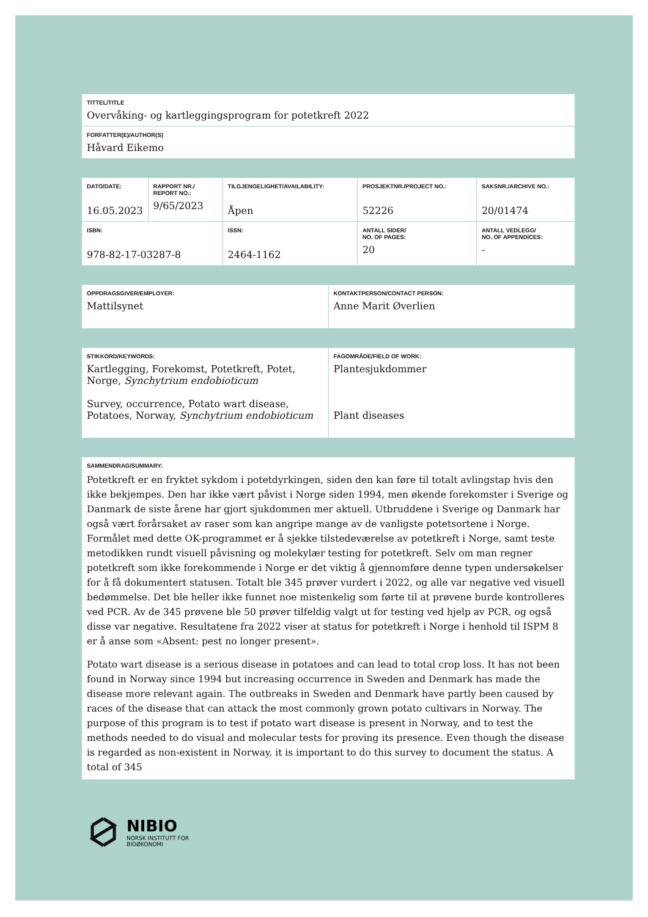| TITTEL/TITLE Overvåking- og kartleggingsprogram for potetkreft 2022 |
| FORFATTER(E)/AUTHOR(S) Håvard Eikemo |
| DATO/DATE: 16.05.2023 | RAPPORT NR./ REPORT NO.: 9/65/2023 | TILGJENGELIGHET/AVAILABILITY: Åpen | PROSJEKTNR./PROJECT NO.: 52226 | SAKSNR./ARCHIVE NO.: 20/01474 |
| ISBN: 978-82-17-03287-8 | | ISSN: 2464-1162 | ANTALL SIDER/ NO. OF PAGES: 20 | ANTALL VEDLEGG/ NO. OF APPENDICES: - |
| OPPDRAGSGIVER/EMPLOYER: Mattilsynet | KONTAKTPERSON/CONTACT PERSON: Anne Marit Øverlien |
| STIKKORD/KEYWORDS: Kartlegging, Forekomst, Potetkreft, Potet, Norge, Synchytrium endobioticum Survey, occurrence, Potato wart disease, Potatoes, Norway, Synchytrium endobioticum | FAGOMRÅDE/FIELD OF WORK: Plantesjukdommer Plant diseases |
| SAMMENDRAG/SUMMARY: Potetkreft er en fryktet sykdom i potetdyrkingen, siden den kan føre til totalt avlingstap hvis den ikke bekjempes. Den har ikke vært påvist i Norge siden 1994, men økende forekomster i Sverige og Danmark de siste årene har gjort sjukdommen mer aktuell. Utbruddene i Sverige og Danmark har også vært forårsaket av raser som kan angripe mange av de vanligste potetsortene i Norge. Formålet med dette OK-programmet er å sjekke tilstedeværelse av potetkreft i Norge, samt teste metodikken rundt visuell påvisning og molekylær testing for potetkreft. Selv om man regner potetkreft som ikke forekommende i Norge er det viktig å gjennomføre denne typen undersøkelser for å få dokumentert statusen. Totalt ble 345 prøver vurdert i 2022, og alle var negative ved visuell bedømmelse. Det ble heller ikke funnet noe mistenkelig som førte til at prøvene burde kontrolleres ved PCR. Av de 345 prøvene ble 50 prøver tilfeldig valgt ut for testing ved hjelp av PCR, og også disse var negative. Resultatene fra 2022 viser at status for potetkreft i Norge i henhold til ISPM 8 er å anse som «Absent: pest no longer present». Potato wart disease is a serious disease in potatoes and can lead to total crop loss. It has not been found in Norway since 1994 but increasing occurrence in Sweden and Denmark has made the disease more relevant again. The outbreaks in Sweden and Denmark have partly been caused by races of the disease that can attack the most commonly grown potato cultivars in Norway. The purpose of this program is to test if potato wart disease is present in Norway, and to test the methods needed to do visual and molecular tests for proving its presence. Even though the disease is regarded as non-existent in Norway, it is important to do this survey to document the status. A total of 345 |
NIBIO
NORSK INSTITUTT FOR
BIOØKONOMI